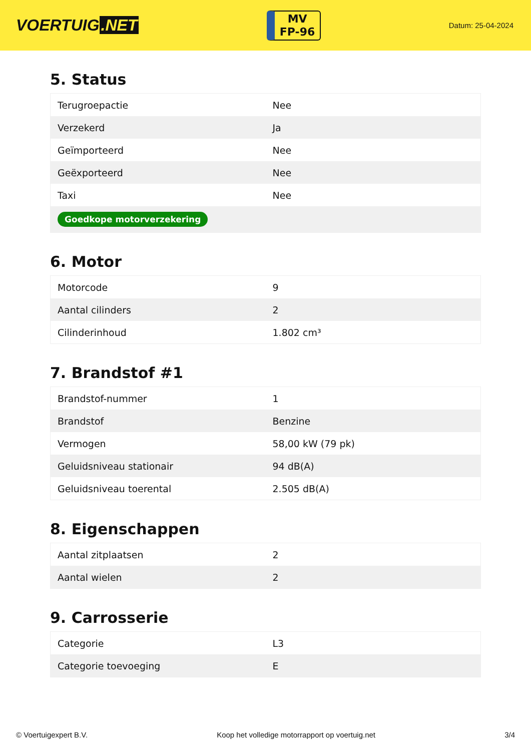VOERTUIG.NET
MV
FP-96
Datum: 25-04-2024
5. Status
| Terugroepactie | Nee |
| Verzekerd | Ja |
| Geïmporteerd | Nee |
| Geëxporteerd | Nee |
| Taxi | Nee |
| Goedkope motorverzekering | |
6. Motor
| Motorcode | 9 |
| Aantal cilinders | 2 |
| Cilinderinhoud | 1.802 cm³ |
7. Brandstof #1
| Brandstof-nummer | 1 |
| Brandstof | Benzine |
| Vermogen | 58,00 kW (79 pk) |
| Geluidsniveau stationair | 94 dB(A) |
| Geluidsniveau toerental | 2.505 dB(A) |
8. Eigenschappen
| Aantal zitplaatsen | 2 |
| Aantal wielen | 2 |
9. Carrosserie
| Categorie | L3 |
| Categorie toevoeging | E |
© Voertuigexpert B.V. Koop het volledige motorrapport op voertuig.net 3/4